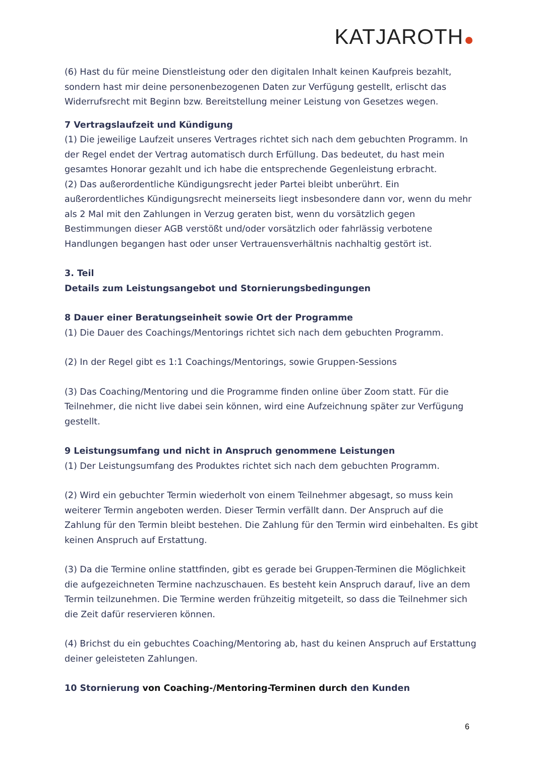KATJAROTH
(6) Hast du für meine Dienstleistung oder den digitalen Inhalt keinen Kaufpreis bezahlt, sondern hast mir deine personenbezogenen Daten zur Verfügung gestellt, erlischt das Widerrufsrecht mit Beginn bzw. Bereitstellung meiner Leistung von Gesetzes wegen.
7 Vertragslaufzeit und Kündigung
(1) Die jeweilige Laufzeit unseres Vertrages richtet sich nach dem gebuchten Programm. In der Regel endet der Vertrag automatisch durch Erfüllung. Das bedeutet, du hast mein gesamtes Honorar gezahlt und ich habe die entsprechende Gegenleistung erbracht.
(2) Das außerordentliche Kündigungsrecht jeder Partei bleibt unberührt. Ein außerordentliches Kündigungsrecht meinerseits liegt insbesondere dann vor, wenn du mehr als 2 Mal mit den Zahlungen in Verzug geraten bist, wenn du vorsätzlich gegen Bestimmungen dieser AGB verstößt und/oder vorsätzlich oder fahrlässig verbotene Handlungen begangen hast oder unser Vertrauensverhältnis nachhaltig gestört ist.
3. Teil
Details zum Leistungsangebot und Stornierungsbedingungen
8 Dauer einer Beratungseinheit sowie Ort der Programme
(1) Die Dauer des Coachings/Mentorings richtet sich nach dem gebuchten Programm.
(2) In der Regel gibt es 1:1 Coachings/Mentorings, sowie Gruppen-Sessions
(3) Das Coaching/Mentoring und die Programme finden online über Zoom statt. Für die Teilnehmer, die nicht live dabei sein können, wird eine Aufzeichnung später zur Verfügung gestellt.
9 Leistungsumfang und nicht in Anspruch genommene Leistungen
(1) Der Leistungsumfang des Produktes richtet sich nach dem gebuchten Programm.
(2) Wird ein gebuchter Termin wiederholt von einem Teilnehmer abgesagt, so muss kein weiterer Termin angeboten werden. Dieser Termin verfällt dann. Der Anspruch auf die Zahlung für den Termin bleibt bestehen. Die Zahlung für den Termin wird einbehalten. Es gibt keinen Anspruch auf Erstattung.
(3) Da die Termine online stattfinden, gibt es gerade bei Gruppen-Terminen die Möglichkeit die aufgezeichneten Termine nachzuschauen. Es besteht kein Anspruch darauf, live an dem Termin teilzunehmen. Die Termine werden frühzeitig mitgeteilt, so dass die Teilnehmer sich die Zeit dafür reservieren können.
(4) Brichst du ein gebuchtes Coaching/Mentoring ab, hast du keinen Anspruch auf Erstattung deiner geleisteten Zahlungen.
10 Stornierung von Coaching-/Mentoring-Terminen durch den Kunden
6